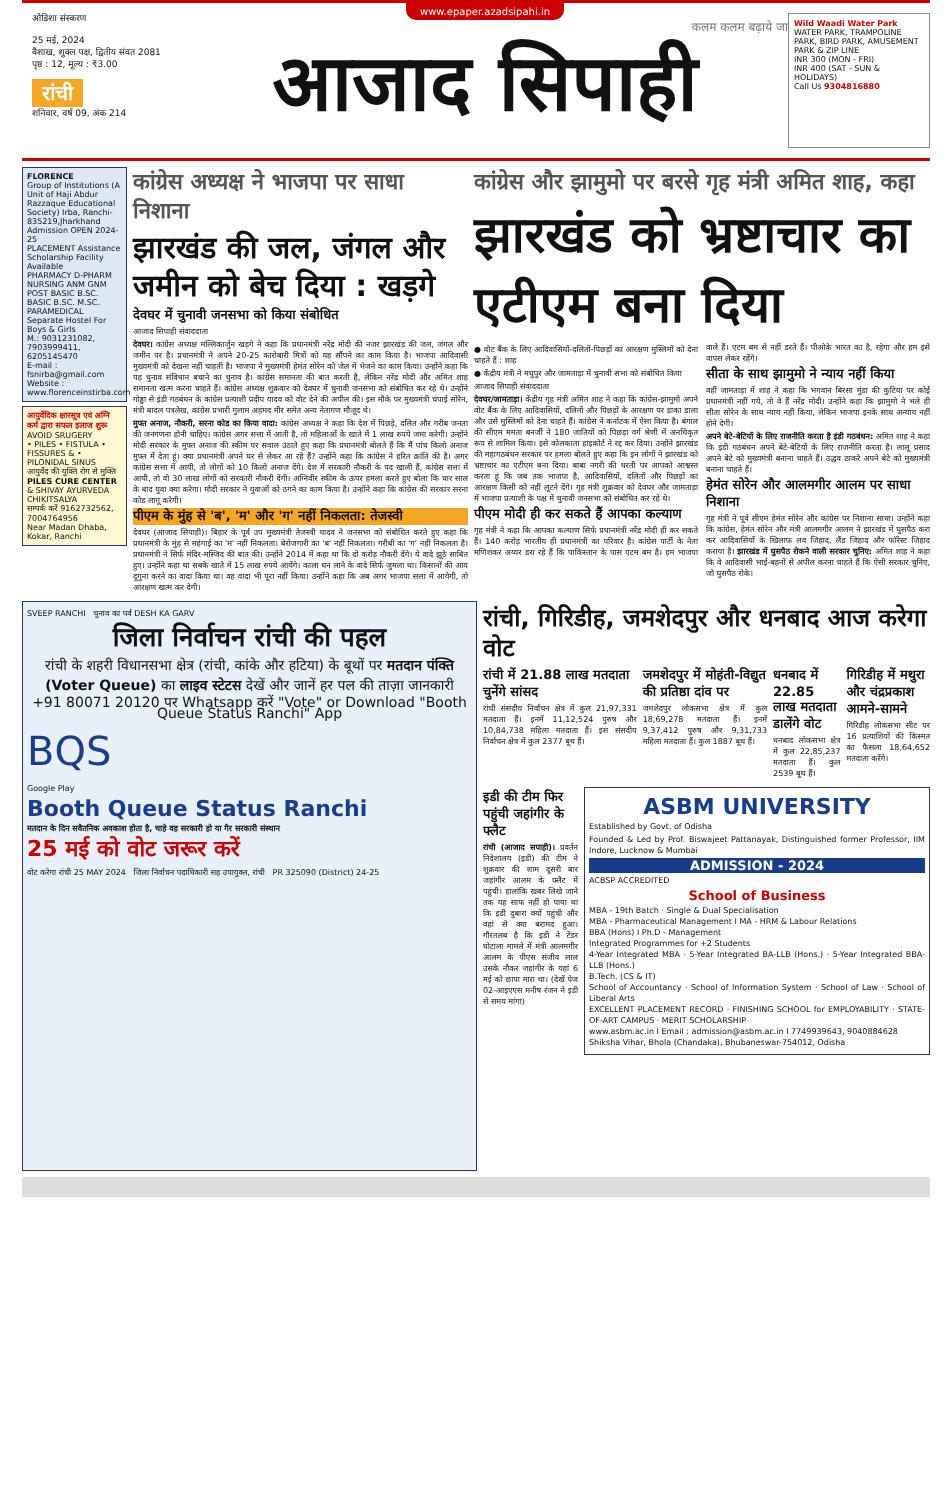ओडिशा संस्करण
25 मई, 2024
वैशाख, शुक्ल पक्ष, द्वितीय संवत 2081
पृष्ठ : 12, मूल्य : ₹3.00
रांची
शनिवार, वर्ष 09, अंक 214
www.epaper.azadsipahi.in
कलम कलम बढ़ाये जा
आजाद सिपाही
Wild Waadi Water Park
WATER PARK, TRAMPOLINE PARK, BIRD PARK, AMUSEMENT PARK & ZIP LINE
INR 300 (MON - FRI)
INR 400 (SAT - SUN & HOLIDAYS)
Call Us 9304816880
FLORENCE
Group of Institutions (A Unit of Haji Abdur Razzaque Educational Society) Irba, Ranchi-835219,Jharkhand
Admission OPEN 2024-25
PLACEMENT Assistance Scholarship Facility Available
PHARMACY D-PHARM NURSING ANM GNM POST BASIC B.SC. BASIC B.SC. M.SC. PARAMEDICAL
Separate Hostel For Boys & Girls
M.: 9031231082, 7903999411, 6205145470
E-mail : fsnirba@gmail.com
Website : www.florenceinstirba.com
आयुर्वेदिक क्षारसूत्र एवं अग्नि कर्म द्वारा सफल इलाज शुरू
AVOID SRUGERY
• PILES • FISTULA • FISSURES & • PILONIDAL SINUS
आयुर्वेद की युक्ति रोग से मुक्ति
PILES CURE CENTER
& SHIVAY AYURVEDA CHIKITSALYA
सम्पर्क करें 9162732562, 7004764956
Near Madan Dhaba, Kokar, Ranchi
कांग्रेस अध्यक्ष ने भाजपा पर साधा निशाना
झारखंड की जल, जंगल और जमीन को बेच दिया : खड़गे
देवघर में चुनावी जनसभा को किया संबोधित
आजाद सिपाही संवाददाता
देवघर। कांग्रेस अध्यक्ष मल्लिकार्जुन खड़गे ने कहा कि प्रधानमंत्री नरेंद्र मोदी की नजर झारखंड की जल, जंगल और जमीन पर है। प्रधानमंत्री ने अपने 20-25 कारोबारी मित्रों को यह सौंपने का काम किया है। भाजपा आदिवासी मुख्यमंत्री को देखना नहीं चाहती है। भाजपा ने मुख्यमंत्री हेमंत सोरेन को जेल में भेजने का काम किया। उन्होंने कहा कि यह चुनाव संविधान बचाने का चुनाव है। कांग्रेस समानता की बात करती है, लेकिन नरेंद्र मोदी और अमित शाह समानता खत्म करना चाहते हैं। कांग्रेस अध्यक्ष शुक्रवार को देवघर में चुनावी जनसभा को संबोधित कर रहे थे। उन्होंने गोड्डा से इंडी गठबंधन के कांग्रेस प्रत्याशी प्रदीप यादव को वोट देने की अपील की। इस मौके पर मुख्यमंत्री चंपाई सोरेन, मंत्री बादल पत्रलेख, कांग्रेस प्रभारी गुलाम अहमद मीर समेत अन्य नेतागण मौजूद थे।
मुफ्त अनाज, नौकरी, सरना कोड का किया वादा: कांग्रेस अध्यक्ष ने कहा कि देश में पिछड़े, दलित और गरीब जनता की जनगणना होनी चाहिए। कांग्रेस अगर सत्ता में आती है, तो महिलाओं के खाते में 1 लाख रुपये जमा करेगी। उन्होंने मोदी सरकार के मुफ्त अनाज की स्कीम पर सवाल उठाते हुए कहा कि प्रधानमंत्री बोलते हैं कि मैं पांच किलो अनाज मुफ्त में देता हूं। क्या प्रधानमंत्री अपने घर से लेकर आ रहे हैं? उन्होंने कहा कि कांग्रेस ने हरित क्रांति की है। अगर कांग्रेस सत्ता में आयी, तो लोगों को 10 किलो अनाज देंगे। देश में सरकारी नौकरी के पद खाली हैं, कांग्रेस सत्ता में आयी, तो वो 30 लाख लोगों को सरकारी नौकरी देंगी। अग्निवीर स्कीम के ऊपर हमला करते हुए बोला कि चार साल के बाद युवा क्या करेगा। मोदी सरकार ने युवाओं को ठगने का काम किया है। उन्होंने कहा कि कांग्रेस की सरकार सरना कोड लागू करेगी।
पीएम के मुंह से 'ब', 'म' और 'ग' नहीं निकलता: तेजस्वी
देवघर (आजाद सिपाही)। बिहार के पूर्व उप मुख्यमंत्री तेजस्वी यादव ने जनसभा को संबोधित करते हुए कहा कि प्रधानमंत्री के मुंह से महंगाई का 'म' नहीं निकलता। बेरोजगारी का 'ब' नहीं निकलता। गरीबी का 'ग' नहीं निकलता है। प्रधानमंत्री ने सिर्फ मंदिर-मस्जिद की बात की। उन्होंने 2014 में कहा था कि दो करोड़ नौकरी देंगे। ये वादे झूठे साबित हुए। उन्होंने कहा था सबके खाते में 15 लाख रुपये आयेंगे। काला धन लाने के वादे सिर्फ जुमला था। किसानों की आय दुगुना करने का वादा किया था। वह वादा भी पूरा नहीं किया। उन्होंने कहा कि अब अगर भाजपा सत्ता में आयेगी, तो आरक्षण खत्म कर देगी।
कांग्रेस और झामुमो पर बरसे गृह मंत्री अमित शाह, कहा
झारखंड को भ्रष्टाचार का एटीएम बना दिया
● वोट बैंक के लिए आदिवासियों-दलितों-पिछड़ों का आरक्षण मुस्लिमों को देना चाहते हैं : शाह
● केंद्रीय मंत्री ने मधुपुर और जामताड़ा में चुनावी सभा को संबोधित किया
आजाद सिपाही संवाददाता
देवघर/जामताड़ा। केंद्रीय गृह मंत्री अमित शाह ने कहा कि कांग्रेस-झामुमो अपने वोट बैंक के लिए आदिवासियों, दलितों और पिछड़ों के आरक्षण पर डाका डाला और उसे मुस्लिमों को देना चाहते हैं। कांग्रेस ने कर्नाटक में ऐसा किया है। बंगाल की सीएम ममता बनर्जी ने 180 जातियों को पिछड़ा वर्ग श्रेणी में अनधिकृत रूप से शामिल किया। इसे कोलकाता हाइकोर्ट ने रद्द कर दिया। उन्होंने झारखंड की महागठबंधन सरकार पर हमला बोलते हुए कहा कि इन लोगों ने झारखंड को भ्रष्टाचार का एटीएम बना दिया। बाबा नगरी की धरती पर आपको आश्वस्त करता हूं कि जब तक भाजपा है, आदिवासियों, दलितों और पिछड़ों का आरक्षण किसी को नहीं लूटने देंगे। गृह मंत्री शुक्रवार को देवघर और जामताड़ा में भाजपा प्रत्याशी के पक्ष में चुनावी जनसभा को संबोधित कर रहे थे।
पीएम मोदी ही कर सकते हैं आपका कल्याण
गृह मंत्री ने कहा कि आपका कल्याण सिर्फ प्रधानमंत्री नरेंद्र मोदी ही कर सकते हैं। 140 करोड़ भारतीय ही प्रधानमंत्री का परिवार है। कांग्रेस पार्टी के नेता मणिशंकर अय्यर डरा रहे हैं कि पाकिस्तान के पास एटम बम है। हम भाजपा वाले हैं। एटम बम से नहीं डरते हैं। पीओके भारत का है, रहेगा और हम इसे वापस लेकर रहेंगे।
सीता के साथ झामुमो ने न्याय नहीं किया
वहीं जामताड़ा में शाह ने कहा कि भगवान बिरसा मुंडा की कुटिया पर कोई प्रधानमंत्री नहीं गये, तो वे हैं नरेंद्र मोदी। उन्होंने कहा कि झामुमो ने भले ही सीता सोरेन के साथ न्याय नहीं किया, लेकिन भाजपा इनके साथ अन्याय नहीं होने देगी।
अपने बेटे-बेटियों के लिए राजनीति करता है इंडी गठबंधन: अमित शाह ने कहा कि इंडी गठबंधन अपने बेटे-बेटियों के लिए राजनीति करता है। लालू प्रसाद अपने बेटे को मुख्यमंत्री बनाना चाहते हैं। उद्धव ठाकरे अपने बेटे को मुख्यमंत्री बनाना चाहते हैं।
हेमंत सोरेन और आलमगीर आलम पर साधा निशाना
गृह मंत्री ने पूर्व सीएम हेमंत सोरेन और कांग्रेस पर निशाना साधा। उन्होंने कहा कि कांग्रेस, हेमंत सोरेन और मंत्री आलमगीर आलम ने झारखंड में घुसपैठ करा कर आदिवासियों के खिलाफ लव जिहाद, लैंड जिहाद और फॉरेस्ट जिहाद कराया है। झारखंड में घुसपैठ रोकने वाली सरकार चुनिए: अमित शाह ने कहा कि वे आदिवासी भाई-बहनों से अपील करना चाहते हैं कि ऐसी सरकार चुनिए, जो घुसपैठ रोके।
SVEEP RANCHI चुनाव का पर्व DESH KA GARV
जिला निर्वाचन रांची की पहल
रांची के शहरी विधानसभा क्षेत्र (रांची, कांके और हटिया) के बूथों पर मतदान पंक्ति (Voter Queue) का लाइव स्टेटस देखें और जानें हर पल की ताज़ा जानकारी
+91 80071 20120 पर Whatsapp करें "Vote" or Download "Booth Queue Status Ranchi" App
BQS
Google Play
Booth Queue Status Ranchi
मतदान के दिन सवैतनिक अवकाश होता है, चाहे वह सरकारी हो या गैर सरकारी संस्थान
25 मई को वोट जरूर करें
वोट करेगा रांची 25 MAY 2024 जिला निर्वाचन पदाधिकारी सह उपायुक्त, रांची PR 325090 (District) 24-25
रांची, गिरिडीह, जमशेदपुर और धनबाद आज करेगा वोट
रांची में 21.88 लाख मतदाता चुनेंगे सांसद
रांची संसदीय निर्वाचन क्षेत्र में कुल 21,97,331 मतदाता हैं। इनमें 11,12,524 पुरुष और 10,84,738 महिला मतदाता हैं। इस संसदीय निर्वाचन क्षेत्र में कुल 2377 बूथ हैं।
जमशेदपुर में मोहंती-विद्युत की प्रतिष्ठा दांव पर
जमशेदपुर लोकसभा क्षेत्र में कुल 18,69,278 मतदाता हैं। इनमें 9,37,412 पुरुष और 9,31,733 महिला मतदाता हैं। कुल 1887 बूथ हैं।
धनबाद में 22.85 लाख मतदाता डालेंगे वोट
धनबाद लोकसभा क्षेत्र में कुल 22,85,237 मतदाता हैं। कुल 2539 बूथ हैं।
गिरिडीह में मथुरा और चंद्रप्रकाश आमने-सामने
गिरिडीह लोकसभा सीट पर 16 प्रत्याशियों की किस्मत का फैसला 18,64,652 मतदाता करेंगे।
इडी की टीम फिर पहुंची जहांगीर के फ्लैट
रांची (आजाद सपाही)। प्रवर्तन निदेशालय (इडी) की टीम ने शुक्रवार की शाम दूसरी बार जहांगीर आलम के फ्लैट में पहुंची। हालांकि खबर लिखे जाने तक यह साफ नहीं हो पाया था कि इडी दुबारा क्यों पहुंची और वहां से क्या बरामद हुआ। गौरतलब है कि इडी ने टेंडर घोटाला मामले में मंत्री आलमगीर आलम के पीएस संजीव लाल उसके नौकर जहांगीर के यहां 6 मई को छापा मारा था। (देखें पेज 02-आइएएस मनीष रंजन ने इडी से समय मांगा)
ASBM UNIVERSITY
Established by Govt. of Odisha
Founded & Led by Prof. Biswajeet Pattanayak, Distinguished former Professor, IIM Indore, Lucknow & Mumbai
ADMISSION - 2024
ACBSP ACCREDITED
School of Business
MBA - 19th Batch · Single & Dual Specialisation
MBA - Pharmaceutical Management I MA - HRM & Labour Relations
BBA (Hons) I Ph.D - Management
Integrated Programmes for +2 Students
4-Year Integrated MBA · 5-Year Integrated BA-LLB (Hons.) · 5-Year Integrated BBA-LLB (Hons.)
B.Tech. (CS & IT)
School of Accountancy · School of Information System · School of Law · School of Liberal Arts
EXCELLENT PLACEMENT RECORD · FINISHING SCHOOL for EMPLOYABILITY · STATE-OF-ART CAMPUS · MERIT SCHOLARSHIP
www.asbm.ac.in I Email : admission@asbm.ac.in I 7749939643, 9040884628
Shiksha Vihar, Bhola (Chandaka), Bhubaneswar-754012, Odisha